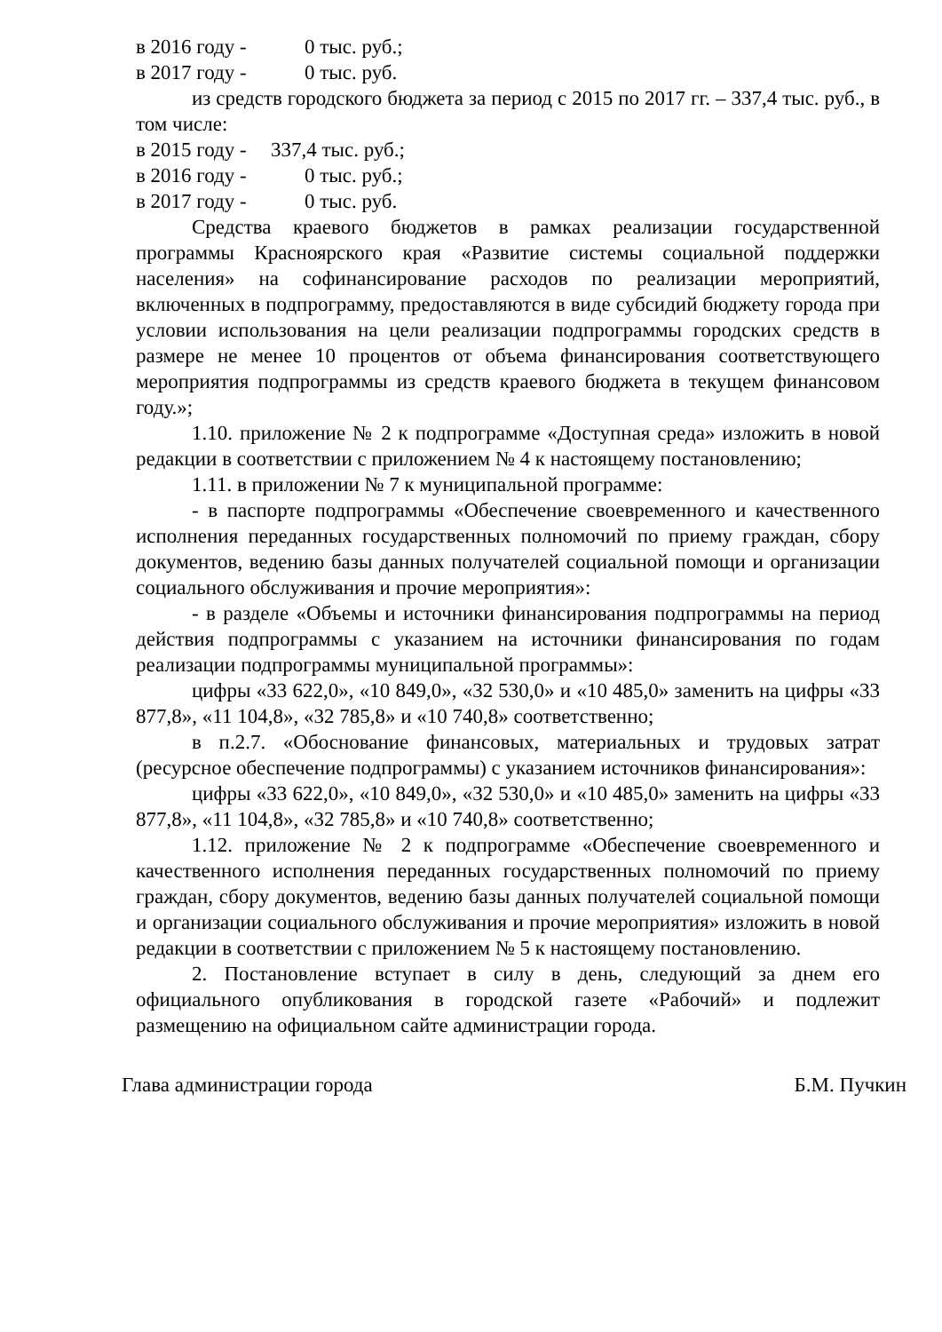в 2016 году - 0 тыс. руб.;
в 2017 году - 0 тыс. руб.
из средств городского бюджета за период с 2015 по 2017 гг. – 337,4 тыс. руб., в том числе:
в 2015 году - 337,4 тыс. руб.;
в 2016 году - 0 тыс. руб.;
в 2017 году - 0 тыс. руб.
Средства краевого бюджетов в рамках реализации государственной программы Красноярского края «Развитие системы социальной поддержки населения» на софинансирование расходов по реализации мероприятий, включенных в подпрограмму, предоставляются в виде субсидий бюджету города при условии использования на цели реализации подпрограммы городских средств в размере не менее 10 процентов от объема финансирования соответствующего мероприятия подпрограммы из средств краевого бюджета в текущем финансовом году.»;
1.10. приложение № 2 к подпрограмме «Доступная среда» изложить в новой редакции в соответствии с приложением № 4 к настоящему постановлению;
1.11. в приложении № 7 к муниципальной программе:
- в паспорте подпрограммы «Обеспечение своевременного и качественного исполнения переданных государственных полномочий по приему граждан, сбору документов, ведению базы данных получателей социальной помощи и организации социального обслуживания и прочие мероприятия»:
- в разделе «Объемы и источники финансирования подпрограммы на период действия подпрограммы с указанием на источники финансирования по годам реализации подпрограммы муниципальной программы»:
цифры «33 622,0», «10 849,0», «32 530,0» и «10 485,0» заменить на цифры «33 877,8», «11 104,8», «32 785,8» и «10 740,8» соответственно;
в п.2.7. «Обоснование финансовых, материальных и трудовых затрат (ресурсное обеспечение подпрограммы) с указанием источников финансирования»:
цифры «33 622,0», «10 849,0», «32 530,0» и «10 485,0» заменить на цифры «33 877,8», «11 104,8», «32 785,8» и «10 740,8» соответственно;
1.12. приложение № 2 к подпрограмме «Обеспечение своевременного и качественного исполнения переданных государственных полномочий по приему граждан, сбору документов, ведению базы данных получателей социальной помощи и организации социального обслуживания и прочие мероприятия» изложить в новой редакции в соответствии с приложением № 5 к настоящему постановлению.
2. Постановление вступает в силу в день, следующий за днем его официального опубликования в городской газете «Рабочий» и подлежит размещению на официальном сайте администрации города.
Глава администрации города Б.М. Пучкин